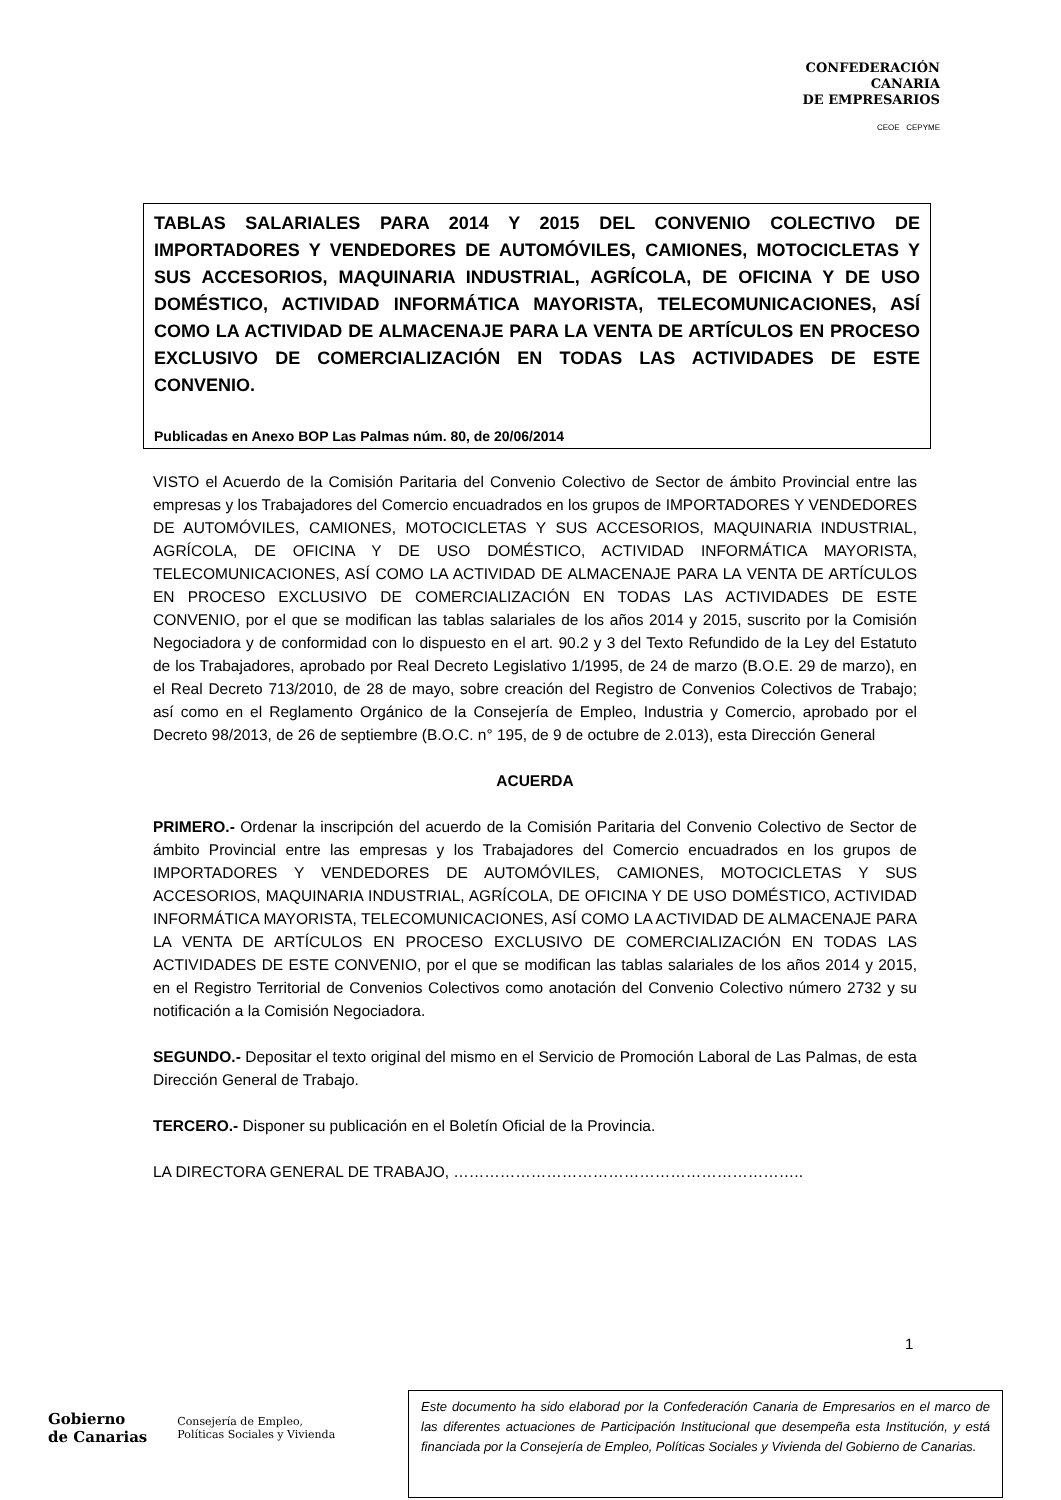CONFEDERACIÓN
CANARIA
DE EMPRESARIOS
CEOE CEPYME
TABLAS SALARIALES PARA 2014 Y 2015 DEL CONVENIO COLECTIVO DE IMPORTADORES Y VENDEDORES DE AUTOMÓVILES, CAMIONES, MOTOCICLETAS Y SUS ACCESORIOS, MAQUINARIA INDUSTRIAL, AGRÍCOLA, DE OFICINA Y DE USO DOMÉSTICO, ACTIVIDAD INFORMÁTICA MAYORISTA, TELECOMUNICACIONES, ASÍ COMO LA ACTIVIDAD DE ALMACENAJE PARA LA VENTA DE ARTÍCULOS EN PROCESO EXCLUSIVO DE COMERCIALIZACIÓN EN TODAS LAS ACTIVIDADES DE ESTE CONVENIO.
Publicadas en Anexo BOP Las Palmas núm. 80, de 20/06/2014
VISTO el Acuerdo de la Comisión Paritaria del Convenio Colectivo de Sector de ámbito Provincial entre las empresas y los Trabajadores del Comercio encuadrados en los grupos de IMPORTADORES Y VENDEDORES DE AUTOMÓVILES, CAMIONES, MOTOCICLETAS Y SUS ACCESORIOS, MAQUINARIA INDUSTRIAL, AGRÍCOLA, DE OFICINA Y DE USO DOMÉSTICO, ACTIVIDAD INFORMÁTICA MAYORISTA, TELECOMUNICACIONES, ASÍ COMO LA ACTIVIDAD DE ALMACENAJE PARA LA VENTA DE ARTÍCULOS EN PROCESO EXCLUSIVO DE COMERCIALIZACIÓN EN TODAS LAS ACTIVIDADES DE ESTE CONVENIO, por el que se modifican las tablas salariales de los años 2014 y 2015, suscrito por la Comisión Negociadora y de conformidad con lo dispuesto en el art. 90.2 y 3 del Texto Refundido de la Ley del Estatuto de los Trabajadores, aprobado por Real Decreto Legislativo 1/1995, de 24 de marzo (B.O.E. 29 de marzo), en el Real Decreto 713/2010, de 28 de mayo, sobre creación del Registro de Convenios Colectivos de Trabajo; así como en el Reglamento Orgánico de la Consejería de Empleo, Industria y Comercio, aprobado por el Decreto 98/2013, de 26 de septiembre (B.O.C. n° 195, de 9 de octubre de 2.013), esta Dirección General
ACUERDA
PRIMERO.- Ordenar la inscripción del acuerdo de la Comisión Paritaria del Convenio Colectivo de Sector de ámbito Provincial entre las empresas y los Trabajadores del Comercio encuadrados en los grupos de IMPORTADORES Y VENDEDORES DE AUTOMÓVILES, CAMIONES, MOTOCICLETAS Y SUS ACCESORIOS, MAQUINARIA INDUSTRIAL, AGRÍCOLA, DE OFICINA Y DE USO DOMÉSTICO, ACTIVIDAD INFORMÁTICA MAYORISTA, TELECOMUNICACIONES, ASÍ COMO LA ACTIVIDAD DE ALMACENAJE PARA LA VENTA DE ARTÍCULOS EN PROCESO EXCLUSIVO DE COMERCIALIZACIÓN EN TODAS LAS ACTIVIDADES DE ESTE CONVENIO, por el que se modifican las tablas salariales de los años 2014 y 2015, en el Registro Territorial de Convenios Colectivos como anotación del Convenio Colectivo número 2732 y su notificación a la Comisión Negociadora.
SEGUNDO.- Depositar el texto original del mismo en el Servicio de Promoción Laboral de Las Palmas, de esta Dirección General de Trabajo.
TERCERO.- Disponer su publicación en el Boletín Oficial de la Provincia.
LA DIRECTORA GENERAL DE TRABAJO, …………………………………………………………..
1
Gobierno
de Canarias Consejería de Empleo,
Políticas Sociales y Vivienda
Este documento ha sido elaborad por la Confederación Canaria de Empresarios en el marco de las diferentes actuaciones de Participación Institucional que desempeña esta Institución, y está financiada por la Consejería de Empleo, Políticas Sociales y Vivienda del Gobierno de Canarias.